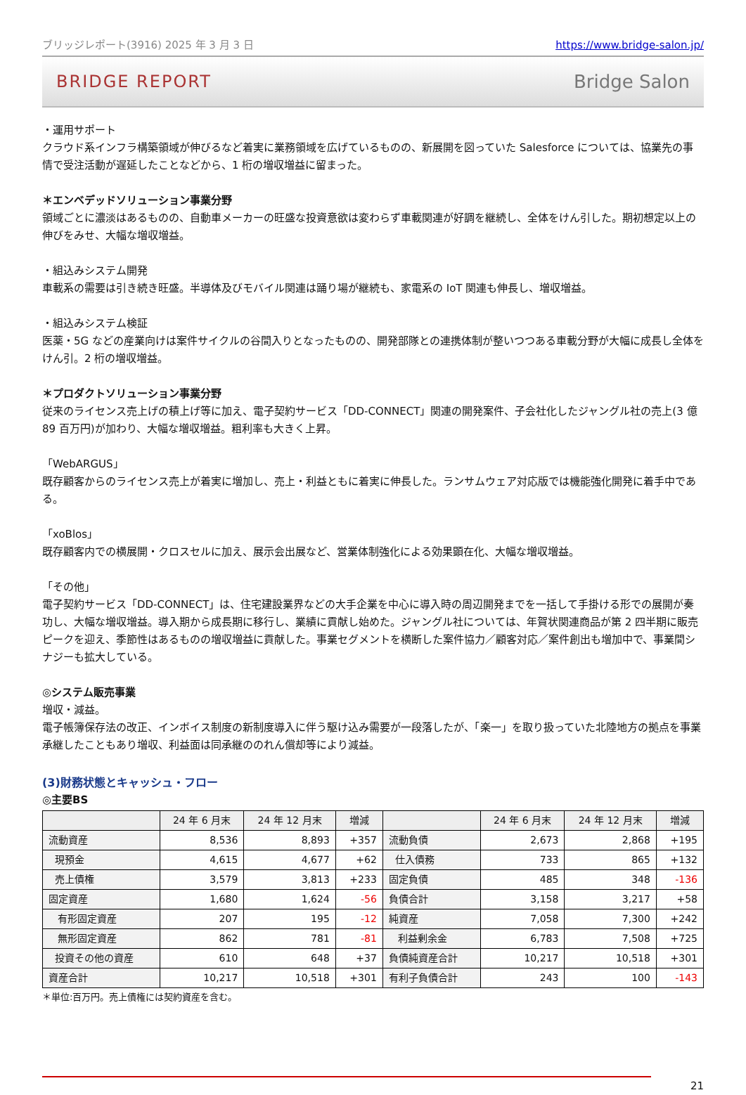ブリッジレポート(3916) 2025 年 3 月 3 日 https://www.bridge-salon.jp/
BRIDGE REPORT Bridge Salon
・運用サポート
クラウド系インフラ構築領域が伸びるなど着実に業務領域を広げているものの、新展開を図っていた Salesforce については、協業先の事情で受注活動が遅延したことなどから、1 桁の増収増益に留まった。
＊エンベデッドソリューション事業分野
領域ごとに濃淡はあるものの、自動車メーカーの旺盛な投資意欲は変わらず車載関連が好調を継続し、全体をけん引した。期初想定以上の伸びをみせ、大幅な増収増益。
・組込みシステム開発
車載系の需要は引き続き旺盛。半導体及びモバイル関連は踊り場が継続も、家電系の IoT 関連も伸長し、増収増益。
・組込みシステム検証
医薬・5G などの産業向けは案件サイクルの谷間入りとなったものの、開発部隊との連携体制が整いつつある車載分野が大幅に成長し全体をけん引。2 桁の増収増益。
＊プロダクトソリューション事業分野
従来のライセンス売上げの積上げ等に加え、電子契約サービス「DD-CONNECT」関連の開発案件、子会社化したジャングル社の売上(3 億 89 百万円)が加わり、大幅な増収増益。粗利率も大きく上昇。
「WebARGUS」
既存顧客からのライセンス売上が着実に増加し、売上・利益ともに着実に伸長した。ランサムウェア対応版では機能強化開発に着手中である。
「xoBlos」
既存顧客内での横展開・クロスセルに加え、展示会出展など、営業体制強化による効果顕在化、大幅な増収増益。
「その他」
電子契約サービス「DD-CONNECT」は、住宅建設業界などの大手企業を中心に導入時の周辺開発までを一括して手掛ける形での展開が奏功し、大幅な増収増益。導入期から成長期に移行し、業績に貢献し始めた。ジャングル社については、年賀状関連商品が第 2 四半期に販売ピークを迎え、季節性はあるものの増収増益に貢献した。事業セグメントを横断した案件協力／顧客対応／案件創出も増加中で、事業間シナジーも拡大している。
◎システム販売事業
増収・減益。
電子帳簿保存法の改正、インボイス制度の新制度導入に伴う駆け込み需要が一段落したが、「楽一」を取り扱っていた北陸地方の拠点を事業承継したこともあり増収、利益面は同承継ののれん償却等により減益。
(3)財務状態とキャッシュ・フロー
◎主要BS
| | 24 年 6 月末 | 24 年 12 月末 | 増減 | | 24 年 6 月末 | 24 年 12 月末 | 増減 |
| --- | --- | --- | --- | --- | --- | --- | --- |
| 流動資産 | 8,536 | 8,893 | +357 | 流動負債 | 2,673 | 2,868 | +195 |
| 現預金 | 4,615 | 4,677 | +62 | 仕入債務 | 733 | 865 | +132 |
| 売上債権 | 3,579 | 3,813 | +233 | 固定負債 | 485 | 348 | -136 |
| 固定資産 | 1,680 | 1,624 | -56 | 負債合計 | 3,158 | 3,217 | +58 |
| 有形固定資産 | 207 | 195 | -12 | 純資産 | 7,058 | 7,300 | +242 |
| 無形固定資産 | 862 | 781 | -81 | 利益剰余金 | 6,783 | 7,508 | +725 |
| 投資その他の資産 | 610 | 648 | +37 | 負債純資産合計 | 10,217 | 10,518 | +301 |
| 資産合計 | 10,217 | 10,518 | +301 | 有利子負債合計 | 243 | 100 | -143 |
＊単位:百万円。売上債権には契約資産を含む。
21